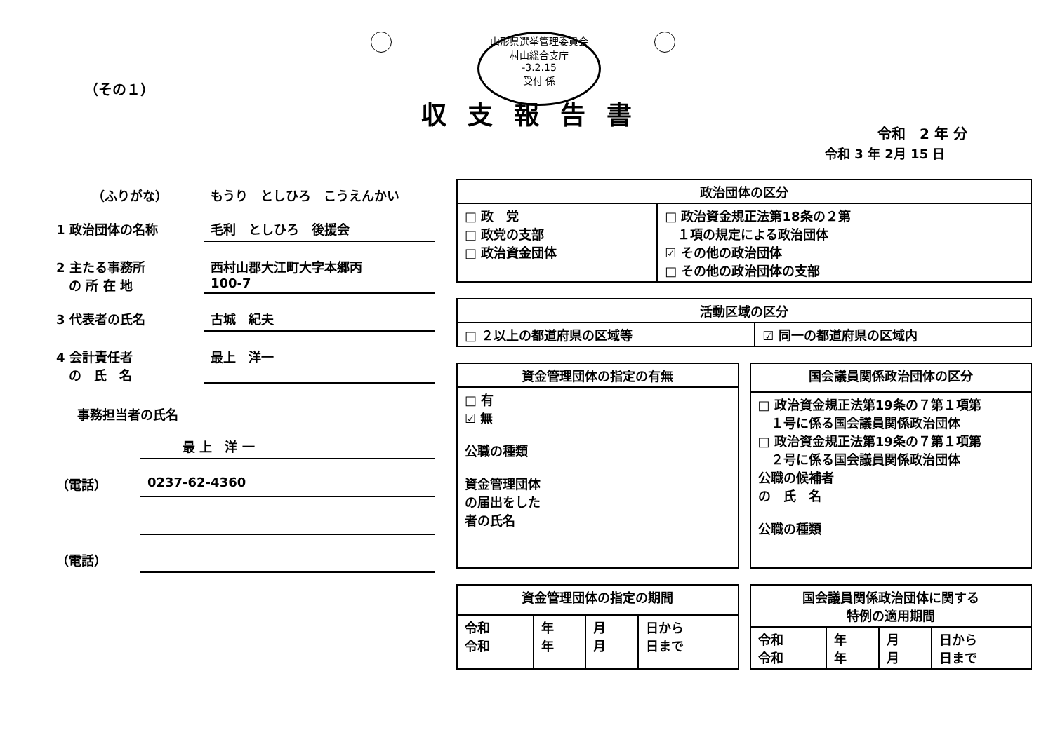山形県選挙管理委員会
村山総合支庁
-3.2.15
受付 係
（その１）
収支報告書
令和　2 年 分
令和 3 年 2月 15 日
（ふりがな） もうり　としひろ　こうえんかい
1 政治団体の名称 毛利　としひろ　後援会
2 主たる事務所
　の 所 在 地
西村山郡大江町大字本郷丙
100-7
3 代表者の氏名 古城　紀夫
4 会計責任者
　の　氏　名
最上　洋一
事務担当者の氏名
最 上　洋 一
（電話） 0237-62-4360
（電話）
| 政治団体の区分 | |
| --- | --- |
| □ 政 党 □ 政党の支部 □ 政治資金団体 | □ 政治資金規正法第18条の２第 １項の規定による政治団体 ☑ その他の政治団体 □ その他の政治団体の支部 |
| 活動区域の区分 | |
| --- | --- |
| □ ２以上の都道府県の区域等 | ☑ 同一の都道府県の区域内 |
| 資金管理団体の指定の有無 |
| --- |
| □ 有 ☑ 無 公職の種類 資金管理団体 の届出をした 者の氏名 |
| 国会議員関係政治団体の区分 |
| --- |
| □ 政治資金規正法第19条の７第１項第 １号に係る国会議員関係政治団体 □ 政治資金規正法第19条の７第１項第 ２号に係る国会議員関係政治団体 公職の候補者 の 氏 名 公職の種類 |
| 資金管理団体の指定の期間 | | | |
| --- | --- | --- | --- |
| 令和 令和 | 年 年 | 月 月 | 日から 日まで |
| 国会議員関係政治団体に関する 特例の適用期間 | | | |
| --- | --- | --- | --- |
| 令和 令和 | 年 年 | 月 月 | 日から 日まで |